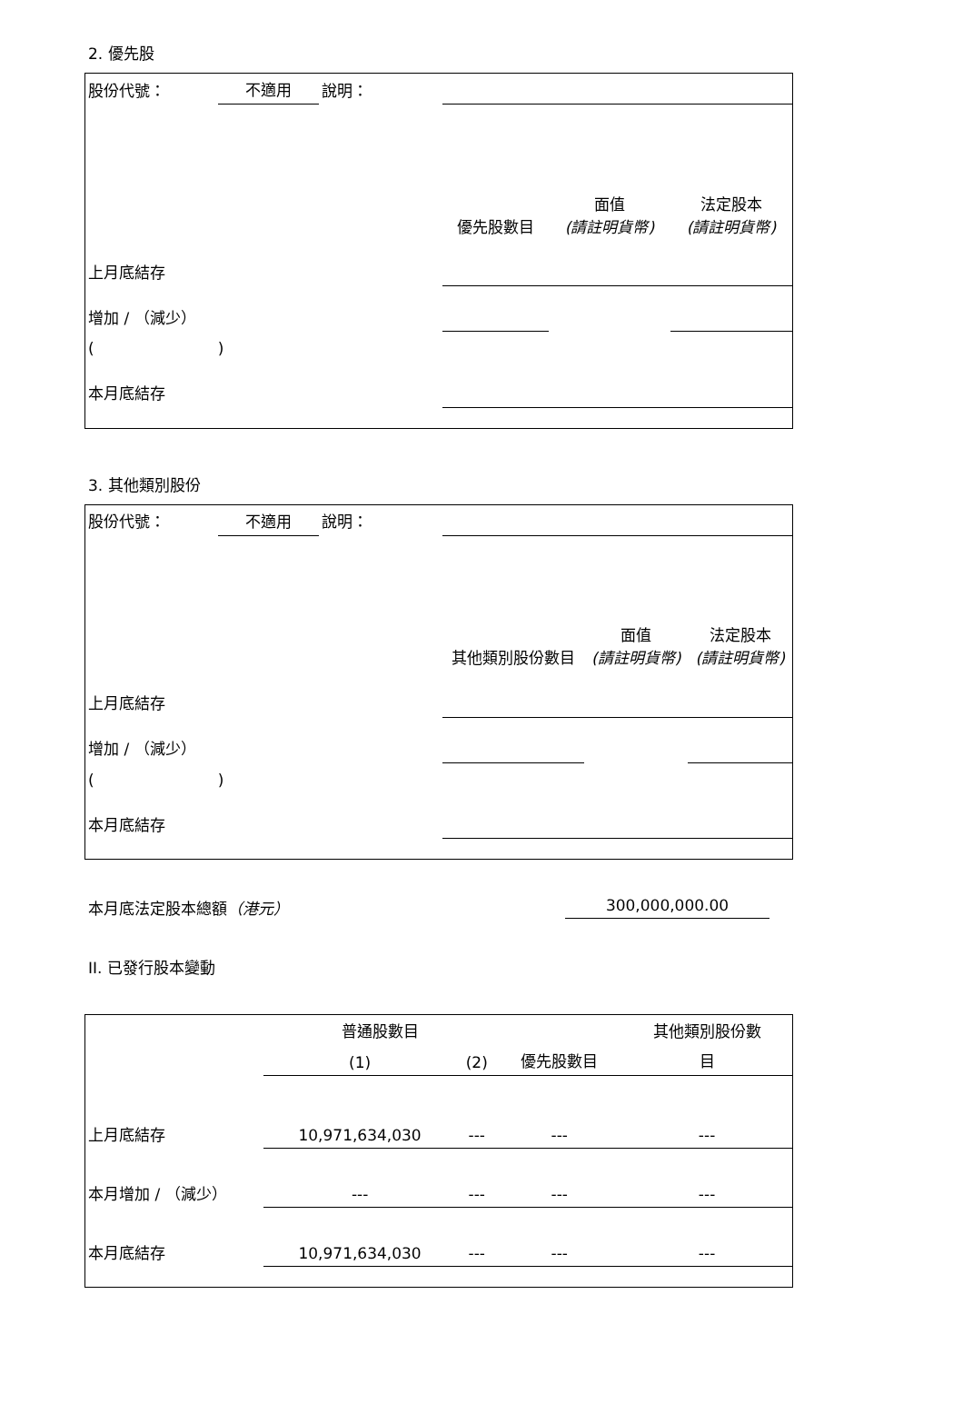2. 優先股
| 股份代號： | 不適用 | 說明： | | | |
| | | | 優先股數目 | 面值 (請註明貨幣) | 法定股本 (請註明貨幣) |
| 上月底結存 | | | | | |
| 增加 / （減少） | | | | | |
| ( ) | | | | | |
| 本月底結存 | | | | | |
3. 其他類別股份
| 股份代號： | 不適用 | 說明： | | | |
| | | | 其他類別股份數目 | 面值 (請註明貨幣) | 法定股本 (請註明貨幣) |
| 上月底結存 | | | | | |
| 增加 / （減少） | | | | | |
| ( ) | | | | | |
| 本月底結存 | | | | | |
本月底法定股本總額（港元） 300,000,000.00
II. 已發行股本變動
| | 普通股數目 | | | 其他類別股份數 |
| | (1) | (2) | 優先股數目 | 目 |
| 上月底結存 | 10,971,634,030 | --- | --- | --- |
| 本月增加 / （減少） | --- | --- | --- | --- |
| 本月底結存 | 10,971,634,030 | --- | --- | --- |